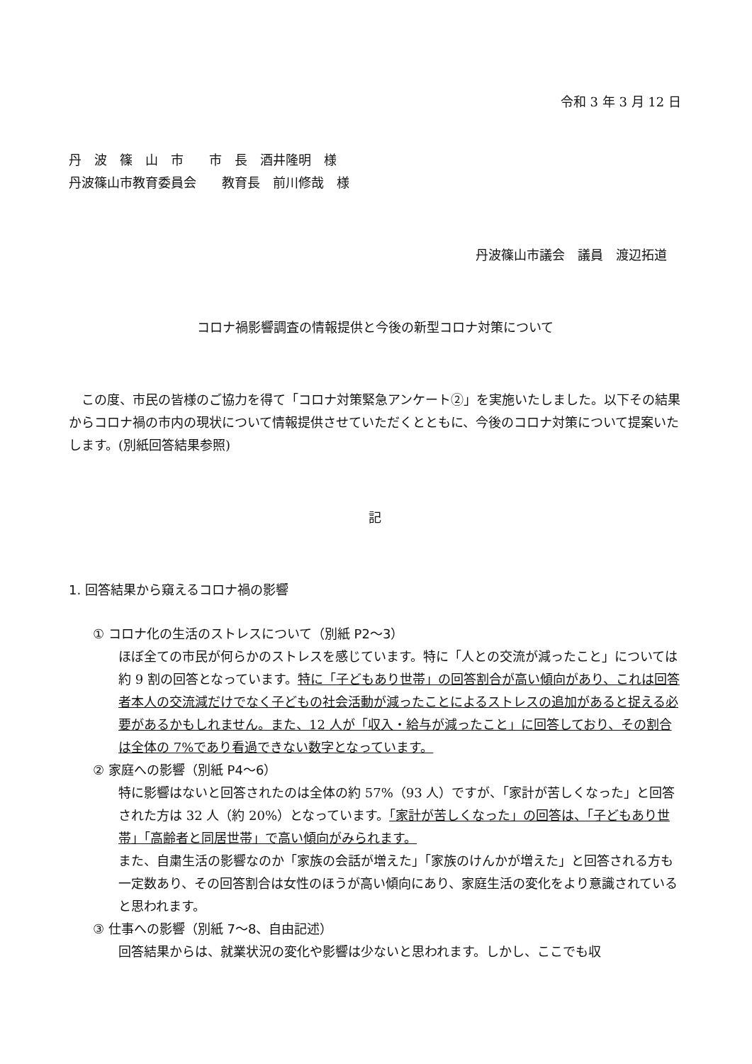令和 3 年 3 月 12 日
丹　波　篠　山　市　　市　長　酒井隆明　様
丹波篠山市教育委員会　　教育長　前川修哉　様
丹波篠山市議会　議員　渡辺拓道
コロナ禍影響調査の情報提供と今後の新型コロナ対策について
　この度、市民の皆様のご協力を得て「コロナ対策緊急アンケート②」を実施いたしました。以下その結果からコロナ禍の市内の現状について情報提供させていただくとともに、今後のコロナ対策について提案いたします。(別紙回答結果参照)
記
1. 回答結果から窺えるコロナ禍の影響
① コロナ化の生活のストレスについて（別紙 P2～3）
ほぼ全ての市民が何らかのストレスを感じています。特に「人との交流が減ったこと」については約 9 割の回答となっています。特に「子どもあり世帯」の回答割合が高い傾向があり、これは回答者本人の交流減だけでなく子どもの社会活動が減ったことによるストレスの追加があると捉える必要があるかもしれません。また、12 人が「収入・給与が減ったこと」に回答しており、その割合は全体の 7%であり看過できない数字となっています。
② 家庭への影響（別紙 P4～6）
特に影響はないと回答されたのは全体の約 57%（93 人）ですが、「家計が苦しくなった」と回答された方は 32 人（約 20%）となっています。「家計が苦しくなった」の回答は、「子どもあり世帯」「高齢者と同居世帯」で高い傾向がみられます。
また、自粛生活の影響なのか「家族の会話が増えた」「家族のけんかが増えた」と回答される方も一定数あり、その回答割合は女性のほうが高い傾向にあり、家庭生活の変化をより意識されていると思われます。
③ 仕事への影響（別紙 7～8、自由記述）
回答結果からは、就業状況の変化や影響は少ないと思われます。しかし、ここでも収